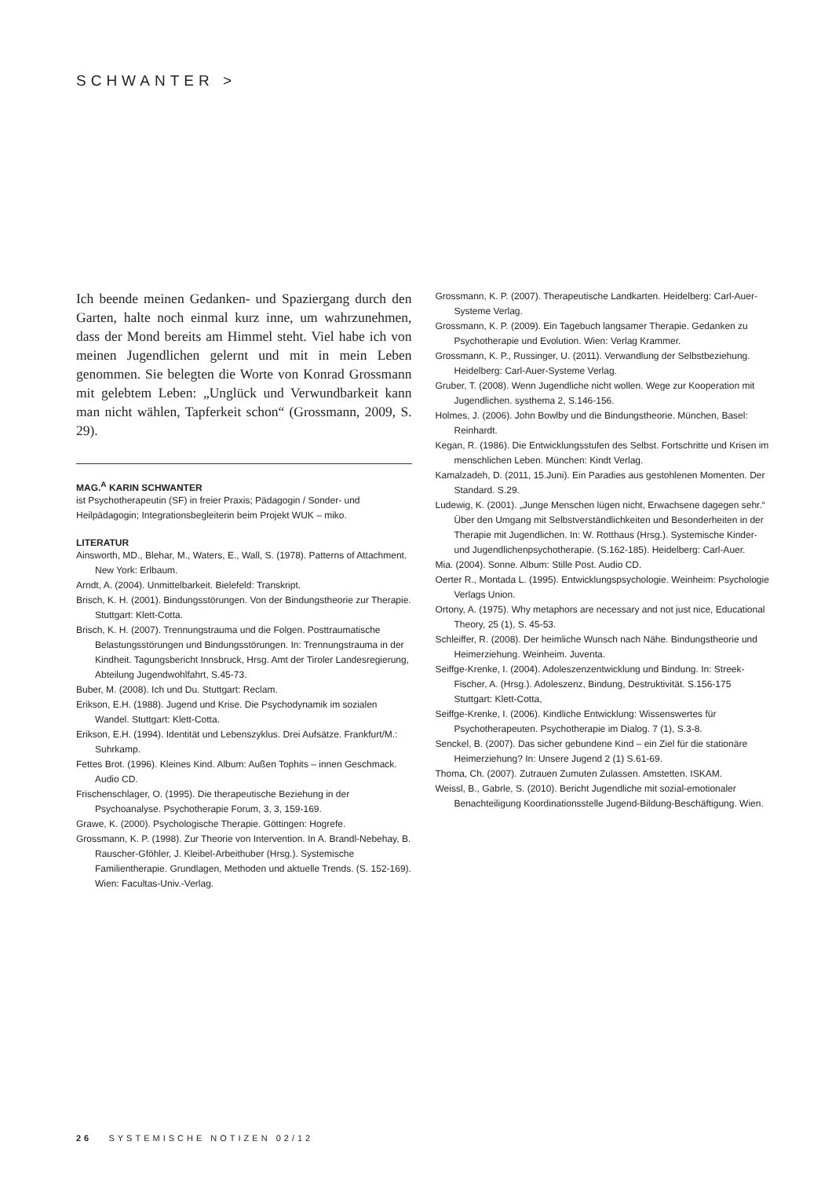SCHWANTER >
Ich beende meinen Gedanken- und Spaziergang durch den Garten, halte noch einmal kurz inne, um wahrzunehmen, dass der Mond bereits am Himmel steht. Viel habe ich von meinen Jugendlichen gelernt und mit in mein Leben genommen. Sie belegten die Worte von Konrad Grossmann mit gelebtem Leben: „Unglück und Verwundbarkeit kann man nicht wählen, Tapferkeit schon“ (Grossmann, 2009, S. 29).
MAG.<sup>A</sup> KARIN SCHWANTER
ist Psychotherapeutin (SF) in freier Praxis; Pädagogin / Sonder- und Heilpädagogin; Integrationsbegleiterin beim Projekt WUK – miko.
LITERATUR
Ainsworth, MD., Blehar, M., Waters, E., Wall, S. (1978). Patterns of Attachment. New York: Erlbaum.
Arndt, A. (2004). Unmittelbarkeit. Bielefeld: Transkript.
Brisch, K. H. (2001). Bindungsstörungen. Von der Bindungstheorie zur Therapie. Stuttgart: Klett-Cotta.
Brisch, K. H. (2007). Trennungstrauma und die Folgen. Posttraumatische Belastungsstörungen und Bindungsstörungen. In: Trennungstrauma in der Kindheit. Tagungsbericht Innsbruck, Hrsg. Amt der Tiroler Landesregierung, Abteilung Jugendwohlfahrt, S.45-73.
Buber, M. (2008). Ich und Du. Stuttgart: Reclam.
Erikson, E.H. (1988). Jugend und Krise. Die Psychodynamik im sozialen Wandel. Stuttgart: Klett-Cotta.
Erikson, E.H. (1994). Identität und Lebenszyklus. Drei Aufsätze. Frankfurt/M.: Suhrkamp.
Fettes Brot. (1996). Kleines Kind. Album: Außen Tophits – innen Geschmack. Audio CD.
Frischenschlager, O. (1995). Die therapeutische Beziehung in der Psychoanalyse. Psychotherapie Forum, 3, 3, 159-169.
Grawe, K. (2000). Psychologische Therapie. Göttingen: Hogrefe.
Grossmann, K. P. (1998). Zur Theorie von Intervention. In A. Brandl-Nebehay, B. Rauscher-Gföhler, J. Kleibel-Arbeithuber (Hrsg.). Systemische Familientherapie. Grundlagen, Methoden und aktuelle Trends. (S. 152-169). Wien: Facultas-Univ.-Verlag.
Grossmann, K. P. (2007). Therapeutische Landkarten. Heidelberg: Carl-Auer-Systeme Verlag.
Grossmann, K. P. (2009). Ein Tagebuch langsamer Therapie. Gedanken zu Psychotherapie und Evolution. Wien: Verlag Krammer.
Grossmann, K. P., Russinger, U. (2011). Verwandlung der Selbstbeziehung. Heidelberg: Carl-Auer-Systeme Verlag.
Gruber, T. (2008). Wenn Jugendliche nicht wollen. Wege zur Kooperation mit Jugendlichen. systhema 2, S.146-156.
Holmes, J. (2006). John Bowlby und die Bindungstheorie. München, Basel: Reinhardt.
Kegan, R. (1986). Die Entwicklungsstufen des Selbst. Fortschritte und Krisen im menschlichen Leben. München: Kindt Verlag.
Kamalzadeh, D. (2011, 15.Juni). Ein Paradies aus gestohlenen Momenten. Der Standard. S.29.
Ludewig, K. (2001). „Junge Menschen lügen nicht, Erwachsene dagegen sehr.“ Über den Umgang mit Selbstverständlichkeiten und Besonderheiten in der Therapie mit Jugendlichen. In: W. Rotthaus (Hrsg.). Systemische Kinder- und Jugendlichenpsychotherapie. (S.162-185). Heidelberg: Carl-Auer.
Mia. (2004). Sonne. Album: Stille Post. Audio CD.
Oerter R., Montada L. (1995). Entwicklungspsychologie. Weinheim: Psychologie Verlags Union.
Ortony, A. (1975). Why metaphors are necessary and not just nice, Educational Theory, 25 (1), S. 45-53.
Schleiffer, R. (2008). Der heimliche Wunsch nach Nähe. Bindungstheorie und Heimerziehung. Weinheim. Juventa.
Seiffge-Krenke, I. (2004). Adoleszenzentwicklung und Bindung. In: Streek-Fischer, A. (Hrsg.). Adoleszenz, Bindung, Destruktivität. S.156-175 Stuttgart: Klett-Cotta,
Seiffge-Krenke, I. (2006). Kindliche Entwicklung: Wissenswertes für Psychotherapeuten. Psychotherapie im Dialog. 7 (1), S.3-8.
Senckel, B. (2007). Das sicher gebundene Kind – ein Ziel für die stationäre Heimerziehung? In: Unsere Jugend 2 (1) S.61-69.
Thoma, Ch. (2007). Zutrauen Zumuten Zulassen. Amstetten. ISKAM.
Weissl, B., Gabrle, S. (2010). Bericht Jugendliche mit sozial-emotionaler Benachteiligung Koordinationsstelle Jugend-Bildung-Beschäftigung. Wien.
26 SYSTEMISCHE NOTIZEN 02/12